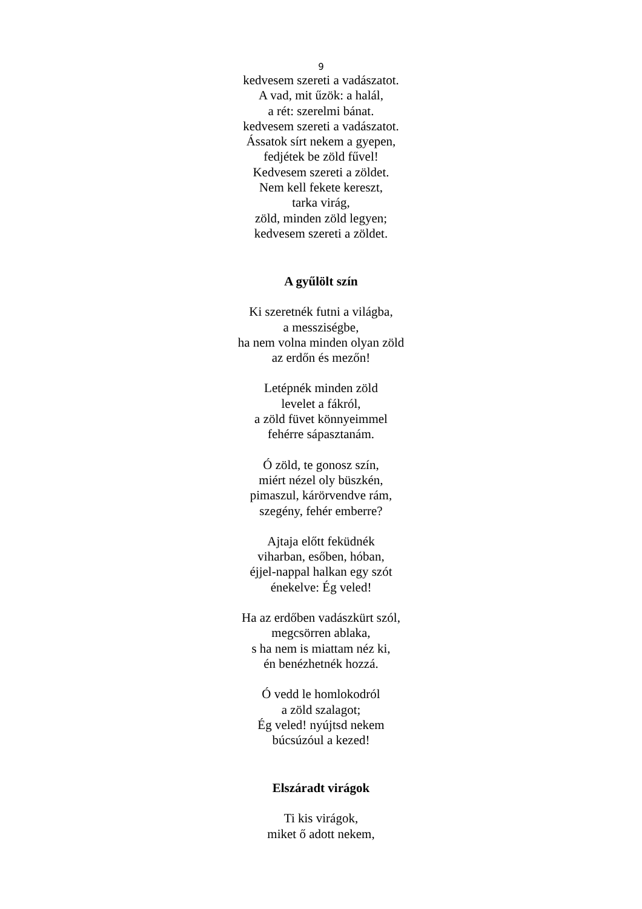9
kedvesem szereti a vadászatot.
A vad, mit űzök: a halál,
a rét: szerelmi bánat.
kedvesem szereti a vadászatot.
Ássatok sírt nekem a gyepen,
fedjétek be zöld fűvel!
Kedvesem szereti a zöldet.
Nem kell fekete kereszt,
tarka virág,
zöld, minden zöld legyen;
kedvesem szereti a zöldet.
A gyűlölt szín
Ki szeretnék futni a világba,
a messziségbe,
ha nem volna minden olyan zöld
az erdőn és mezőn!
Letépnék minden zöld
levelet a fákról,
a zöld füvet könnyeimmel
fehérre sápasztanám.
Ó zöld, te gonosz szín,
miért nézel oly büszkén,
pimaszul, kárörvendve rám,
szegény, fehér emberre?
Ajtaja előtt feküdnék
viharban, esőben, hóban,
éjjel-nappal halkan egy szót
énekelve: Ég veled!
Ha az erdőben vadászkürt szól,
megcsörren ablaka,
s ha nem is miattam néz ki,
én benézhetnék hozzá.
Ó vedd le homlokodról
a zöld szalagot;
Ég veled! nyújtsd nekem
búcsúzóul a kezed!
Elszáradt virágok
Ti kis virágok,
miket ő adott nekem,